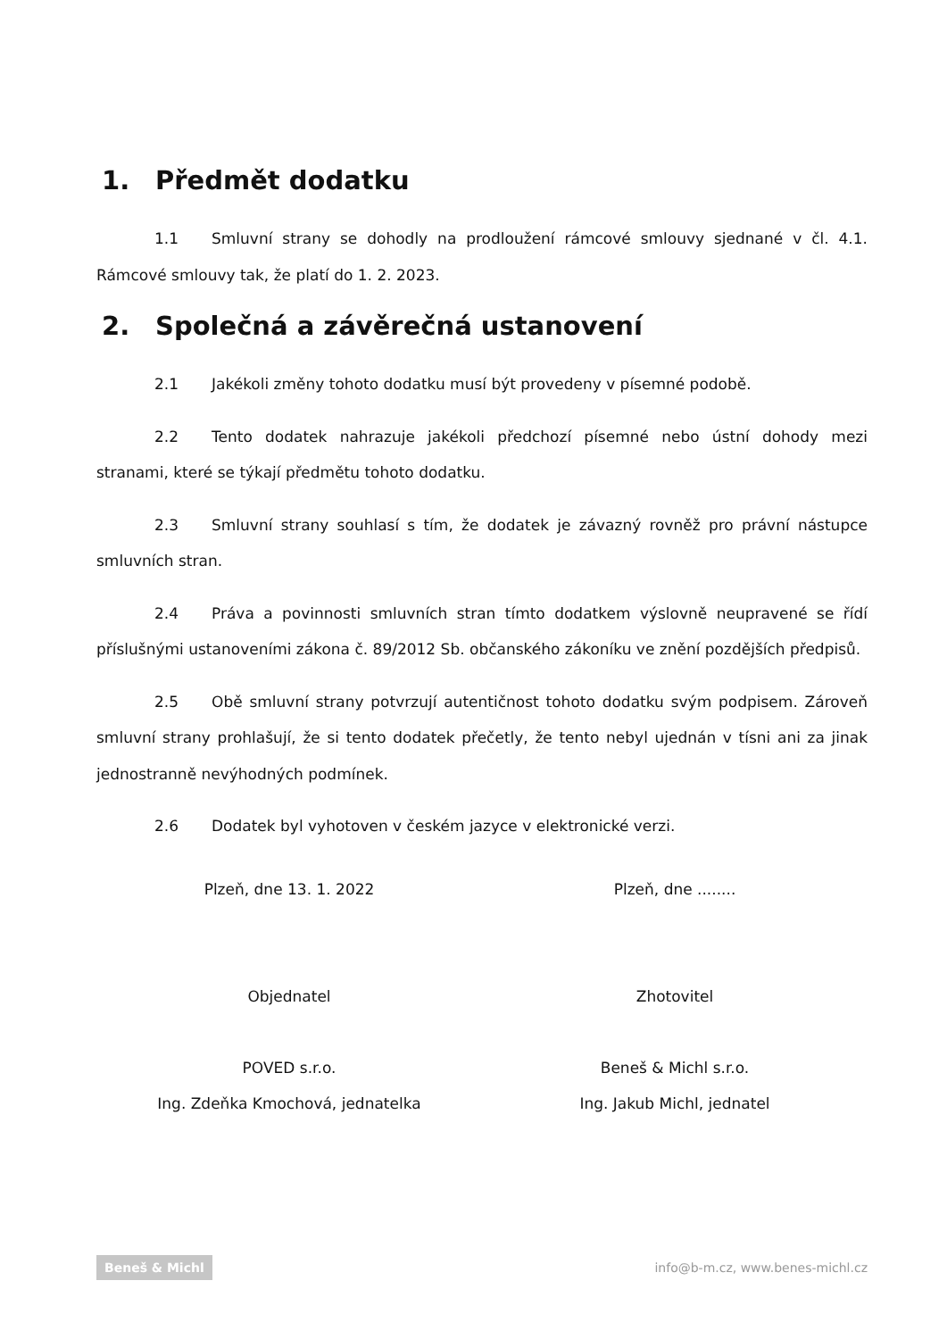1. Předmět dodatku
1.1 Smluvní strany se dohodly na prodloužení rámcové smlouvy sjednané v čl. 4.1. Rámcové smlouvy tak, že platí do 1. 2. 2023.
2. Společná a závěrečná ustanovení
2.1 Jakékoli změny tohoto dodatku musí být provedeny v písemné podobě.
2.2 Tento dodatek nahrazuje jakékoli předchozí písemné nebo ústní dohody mezi stranami, které se týkají předmětu tohoto dodatku.
2.3 Smluvní strany souhlasí s tím, že dodatek je závazný rovněž pro právní nástupce smluvních stran.
2.4 Práva a povinnosti smluvních stran tímto dodatkem výslovně neupravené se řídí příslušnými ustanoveními zákona č. 89/2012 Sb. občanského zákoníku ve znění pozdějších předpisů.
2.5 Obě smluvní strany potvrzují autentičnost tohoto dodatku svým podpisem. Zároveň smluvní strany prohlašují, že si tento dodatek přečetly, že tento nebyl ujednán v tísni ani za jinak jednostranně nevýhodných podmínek.
2.6 Dodatek byl vyhotoven v českém jazyce v elektronické verzi.
Plzeň, dne 13. 1. 2022 Plzeň, dne ........
Objednatel
POVED s.r.o.
Ing. Zdeňka Kmochová, jednatelka
Zhotovitel
Beneš & Michl s.r.o.
Ing. Jakub Michl, jednatel
Beneš & Michl info@b-m.cz, www.benes-michl.cz